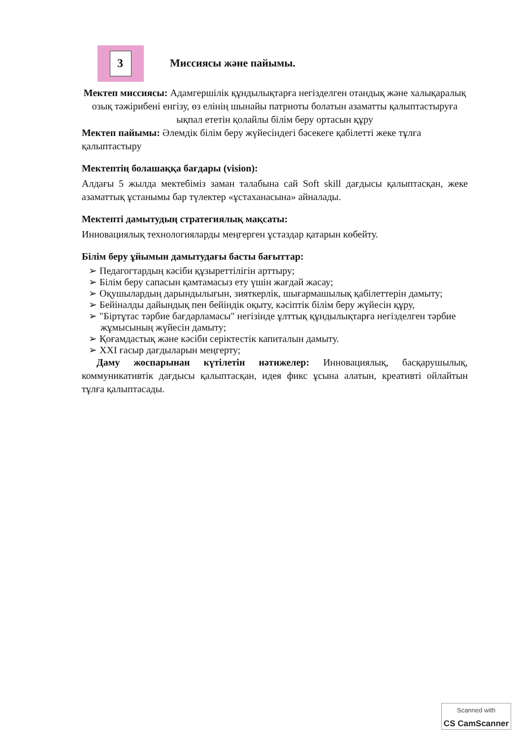3 Миссиясы және пайымы.
Мектеп миссиясы: Адамгершілік құндылықтарға негізделген отандық және халықаралық озық тәжірибені енгізу, өз елінің шынайы патриоты болатын азаматты қалыптастыруға ықпал ететін қолайлы білім беру ортасын құру
Мектеп пайымы: Әлемдік білім беру жүйесіндегі бәсекеге қабілетті жеке тұлға қалыптастыру
Мектептің болашаққа бағдары (vision):
Алдағы 5 жылда мектебіміз заман талабына сай Soft skill дағдысы қалыптасқан, жеке азаматтық ұстанымы бар түлектер «ұстаханасына» айналады.
Мектепті дамытудың стратегиялық мақсаты:
Инновациялық технологияларды меңгерген ұстаздар қатарын көбейту.
Білім беру ұйымын дамытудағы басты бағыттар:
➢ Педагогтардың кәсіби құзыреттілігін арттыру;
➢ Білім беру сапасын қамтамасыз ету үшін жағдай жасау;
➢ Оқушылардың дарындылығын, зияткерлік, шығармашылық қабілеттерін дамыту;
➢ Бейіналды дайындық пен бейіндік оқыту, кәсіптік білім беру жүйесін құру,
➢ "Біртұтас тәрбие бағдарламасы" негізінде ұлттық құндылықтарға негізделген тәрбие жұмысының жүйесін дамыту;
➢ Қоғамдастық және кәсіби серіктестік капиталын дамыту.
➢ XXI ғасыр дағдыларын меңгерту;
Даму жоспарынан күтілетін нәтижелер: Инновациялық, басқарушылық, коммуникативтік дағдысы қалыптасқан, идея фикс ұсына алатын, креативті ойлайтын тұлға қалыптасады.
Scanned with
CS CamScanner